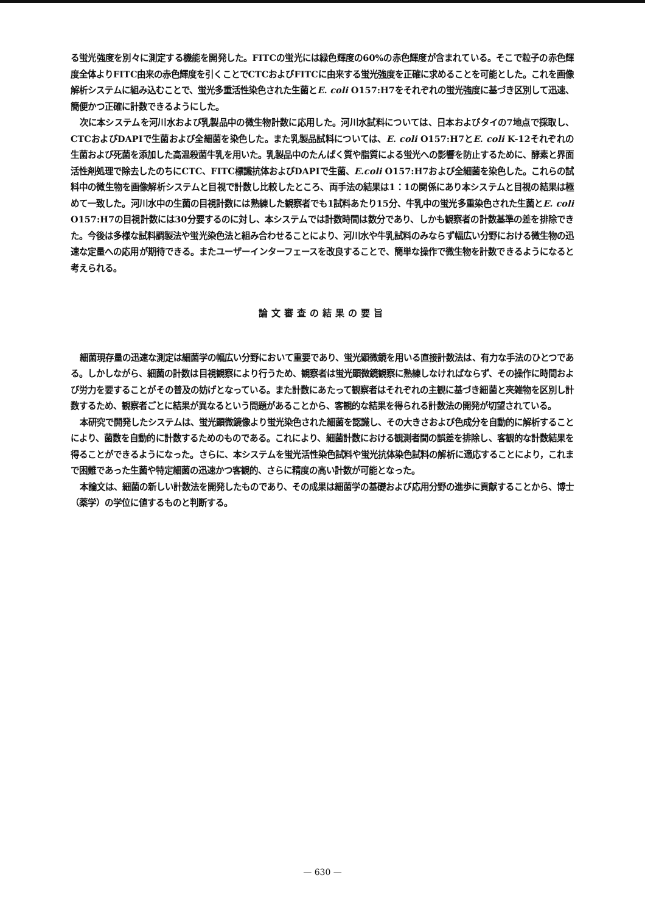る蛍光強度を別々に測定する機能を開発した。FITCの蛍光には緑色輝度の60%の赤色輝度が含まれている。そこで粒子の赤色輝度全体よりFITC由来の赤色輝度を引くことでCTCおよびFITCに由来する蛍光強度を正確に求めることを可能とした。これを画像解析システムに組み込むことで、蛍光多重活性染色された生菌とE. coli O157:H7をそれぞれの蛍光強度に基づき区別して迅速、簡便かつ正確に計数できるようにした。
次に本システムを河川水および乳製品中の微生物計数に応用した。河川水試料については、日本およびタイの7地点で採取し、CTCおよびDAPIで生菌および全細菌を染色した。また乳製品試料については、E. coli O157:H7とE. coli K-12それぞれの生菌および死菌を添加した高温殺菌牛乳を用いた。乳製品中のたんぱく質や脂質による蛍光への影響を防止するために、酵素と界面活性剤処理で除去したのちにCTC、FITC標識抗体およびDAPIで生菌、E.coli O157:H7および全細菌を染色した。これらの試料中の微生物を画像解析システムと目視で計数し比較したところ、両手法の結果は1：1の関係にあり本システムと目視の結果は極めて一致した。河川水中の生菌の目視計数には熟練した観察者でも1試料あたり15分、牛乳中の蛍光多重染色された生菌とE. coli O157:H7の目視計数には30分要するのに対し、本システムでは計数時間は数分であり、しかも観察者の計数基準の差を排除できた。今後は多様な試料調製法や蛍光染色法と組み合わせることにより、河川水や牛乳試料のみならず幅広い分野における微生物の迅速な定量への応用が期待できる。またユーザーインターフェースを改良することで、簡単な操作で微生物を計数できるようになると考えられる。
論文審査の結果の要旨
細菌現存量の迅速な測定は細菌学の幅広い分野において重要であり、蛍光顕微鏡を用いる直接計数法は、有力な手法のひとつである。しかしながら、細菌の計数は目視観察により行うため、観察者は蛍光顕微鏡観察に熟練しなければならず、その操作に時間および労力を要することがその普及の妨げとなっている。また計数にあたって観察者はそれぞれの主観に基づき細菌と夾雑物を区別し計数するため、観察者ごとに結果が異なるという問題があることから、客観的な結果を得られる計数法の開発が切望されている。
本研究で開発したシステムは、蛍光顕微鏡像より蛍光染色された細菌を認識し、その大きさおよび色成分を自動的に解析することにより、菌数を自動的に計数するためのものである。これにより、細菌計数における観測者間の誤差を排除し、客観的な計数結果を得ることができるようになった。さらに、本システムを蛍光活性染色試料や蛍光抗体染色試料の解析に適応することにより，これまで困難であった生菌や特定細菌の迅速かつ客観的、さらに精度の高い計数が可能となった。
本論文は、細菌の新しい計数法を開発したものであり、その成果は細菌学の基礎および応用分野の進歩に貢献することから、博士（薬学）の学位に値するものと判断する。
— 630 —